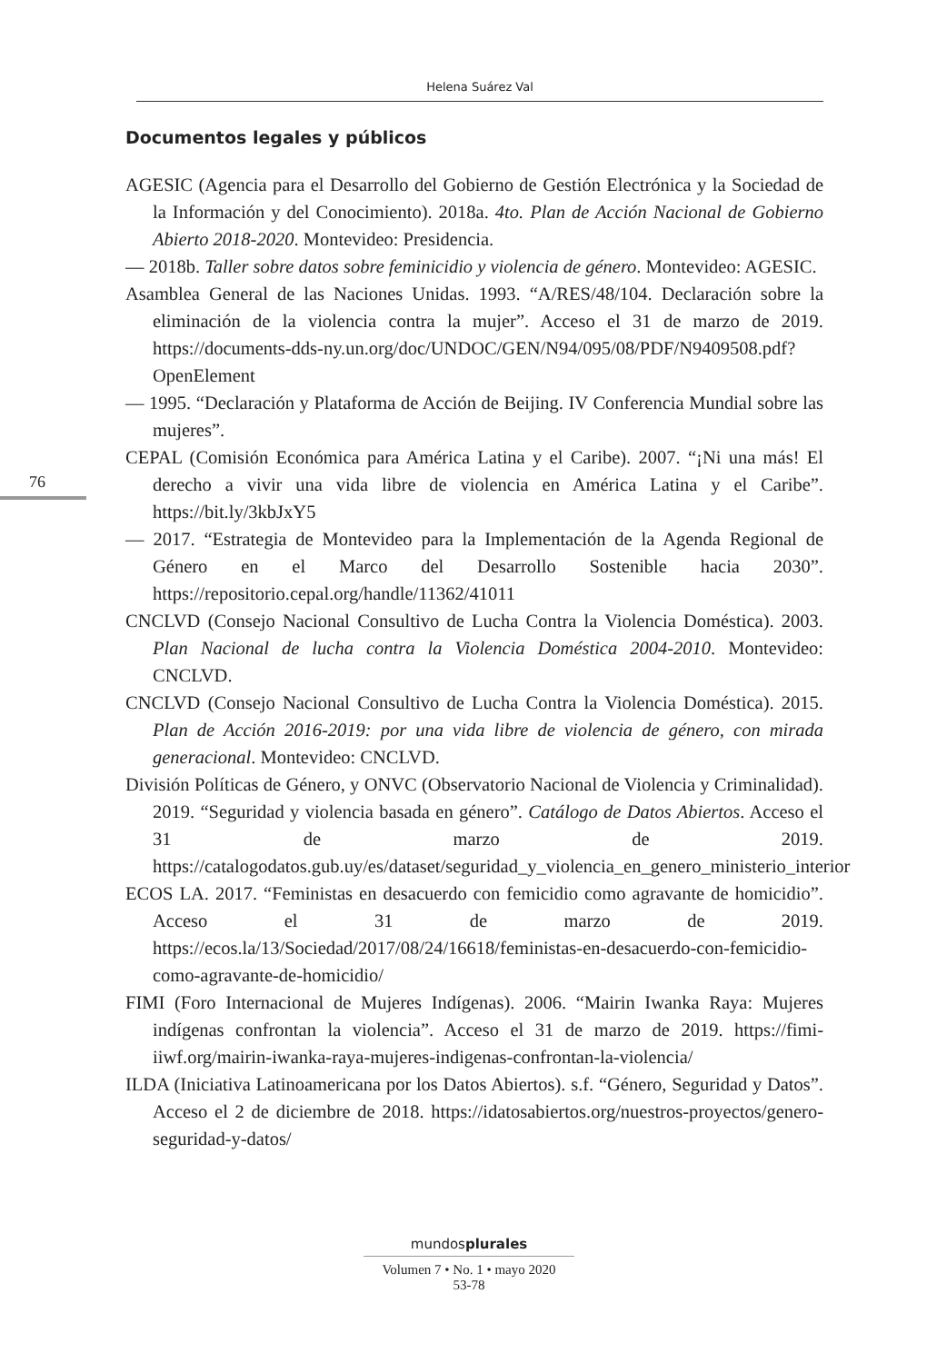Helena Suárez Val
76
Documentos legales y públicos
AGESIC (Agencia para el Desarrollo del Gobierno de Gestión Electrónica y la Sociedad de la Información y del Conocimiento). 2018a. 4to. Plan de Acción Nacional de Gobierno Abierto 2018-2020. Montevideo: Presidencia.
— 2018b. Taller sobre datos sobre feminicidio y violencia de género. Montevideo: AGESIC.
Asamblea General de las Naciones Unidas. 1993. “A/RES/48/104. Declaración sobre la eliminación de la violencia contra la mujer”. Acceso el 31 de marzo de 2019. https://documents-dds-ny.un.org/doc/UNDOC/GEN/N94/095/08/PDF/N9409508.pdf?OpenElement
— 1995. “Declaración y Plataforma de Acción de Beijing. IV Conferencia Mundial sobre las mujeres”.
CEPAL (Comisión Económica para América Latina y el Caribe). 2007. “¡Ni una más! El derecho a vivir una vida libre de violencia en América Latina y el Caribe”. https://bit.ly/3kbJxY5
— 2017. “Estrategia de Montevideo para la Implementación de la Agenda Regional de Género en el Marco del Desarrollo Sostenible hacia 2030”. https://repositorio.cepal.org/handle/11362/41011
CNCLVD (Consejo Nacional Consultivo de Lucha Contra la Violencia Doméstica). 2003. Plan Nacional de lucha contra la Violencia Doméstica 2004-2010. Montevideo: CNCLVD.
CNCLVD (Consejo Nacional Consultivo de Lucha Contra la Violencia Doméstica). 2015. Plan de Acción 2016-2019: por una vida libre de violencia de género, con mirada generacional. Montevideo: CNCLVD.
División Políticas de Género, y ONVC (Observatorio Nacional de Violencia y Criminalidad). 2019. “Seguridad y violencia basada en género”. Catálogo de Datos Abiertos. Acceso el 31 de marzo de 2019. https://catalogodatos.gub.uy/es/dataset/seguridad_y_violencia_en_genero_ministerio_interior
ECOS LA. 2017. “Feministas en desacuerdo con femicidio como agravante de homicidio”. Acceso el 31 de marzo de 2019. https://ecos.la/13/Sociedad/2017/08/24/16618/feministas-en-desacuerdo-con-femicidio-como-agravante-de-homicidio/
FIMI (Foro Internacional de Mujeres Indígenas). 2006. “Mairin Iwanka Raya: Mujeres indígenas confrontan la violencia”. Acceso el 31 de marzo de 2019. https://fimi-iiwf.org/mairin-iwanka-raya-mujeres-indigenas-confrontan-la-violencia/
ILDA (Iniciativa Latinoamericana por los Datos Abiertos). s.f. “Género, Seguridad y Datos”. Acceso el 2 de diciembre de 2018. https://idatosabiertos.org/nuestros-proyectos/genero-seguridad-y-datos/
mundosplurales
Volumen 7 • No. 1 • mayo 2020
53-78